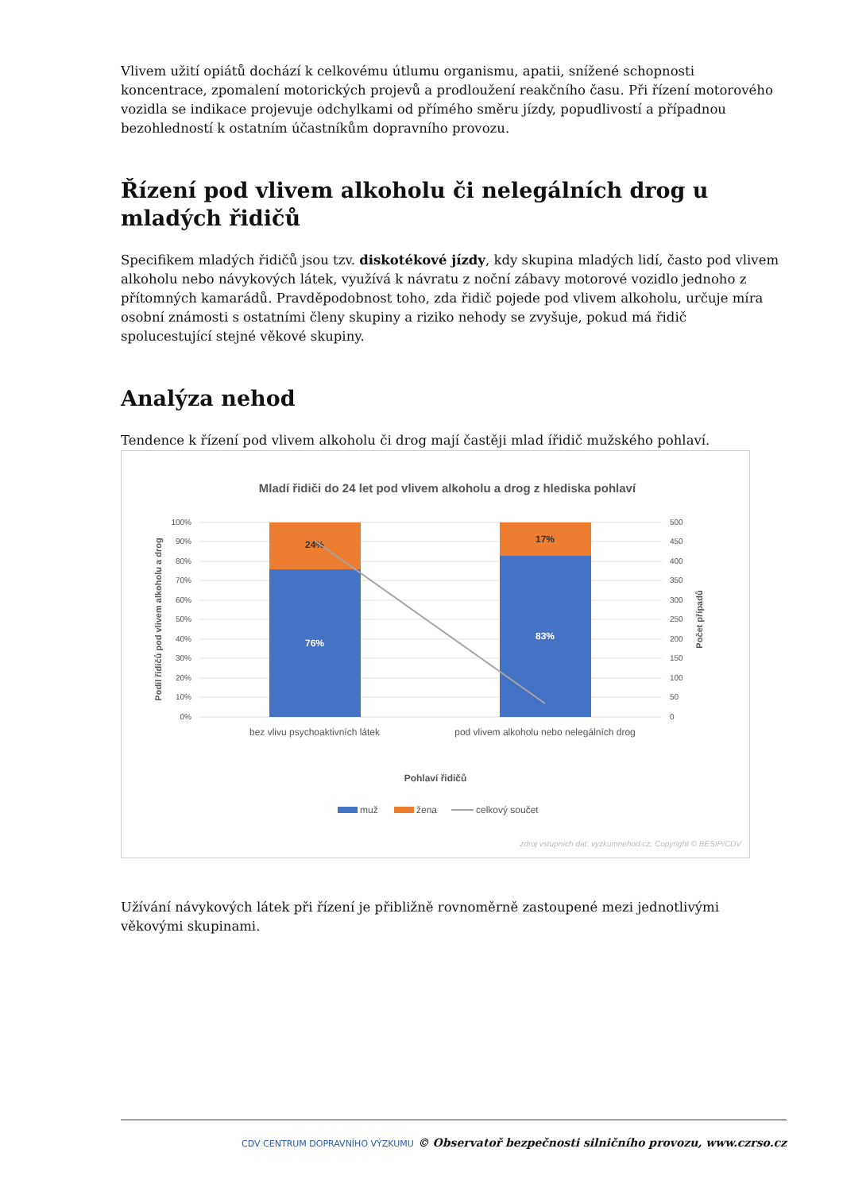Vlivem užití opiátů dochází k celkovému útlumu organismu, apatii, snížené schopnosti koncentrace, zpomalení motorických projevů a prodloužení reakčního času. Při řízení motorového vozidla se indikace projevuje odchylkami od přímého směru jízdy, popudlivostí a případnou bezohledností k ostatním účastníkům dopravního provozu.
Řízení pod vlivem alkoholu či nelegálních drog u mladých řidičů
Specifikem mladých řidičů jsou tzv. diskotékové jízdy, kdy skupina mladých lidí, často pod vlivem alkoholu nebo návykových látek, využívá k návratu z noční zábavy motorové vozidlo jednoho z přítomných kamarádů. Pravděpodobnost toho, zda řidič pojede pod vlivem alkoholu, určuje míra osobní známosti s ostatními členy skupiny a riziko nehody se zvyšuje, pokud má řidič spolucestující stejné věkové skupiny.
Analýza nehod
Tendence k řízení pod vlivem alkoholu či drog mají častěji mlad ířidič mužského pohlaví.
Mladí řidiči do 24 let pod vlivem alkoholu a drog z hlediska pohlaví
100%
90%
80%
70%
60%
50%
40%
30%
20%
10%
0%
500
450
400
350
300
250
200
150
100
50
0
24%
76%
17%
83%
bez vlivu psychoaktivních látek
pod vlivem alkoholu nebo nelegálních drog
Pohlaví řidičů
Podíl řidičů pod vlivem alkoholu a drog
Počet případů
muž
žena
celkový součet
zdroj vstupních dat: vyzkumnehod.cz; Copyright © BESIP/CDV
Užívání návykových látek při řízení je přibližně rovnoměrně zastoupené mezi jednotlivými věkovými skupinami.
CDV CENTRUM DOPRAVNÍHO VÝZKUMU © Observatoř bezpečnosti silničního provozu, www.czrso.cz